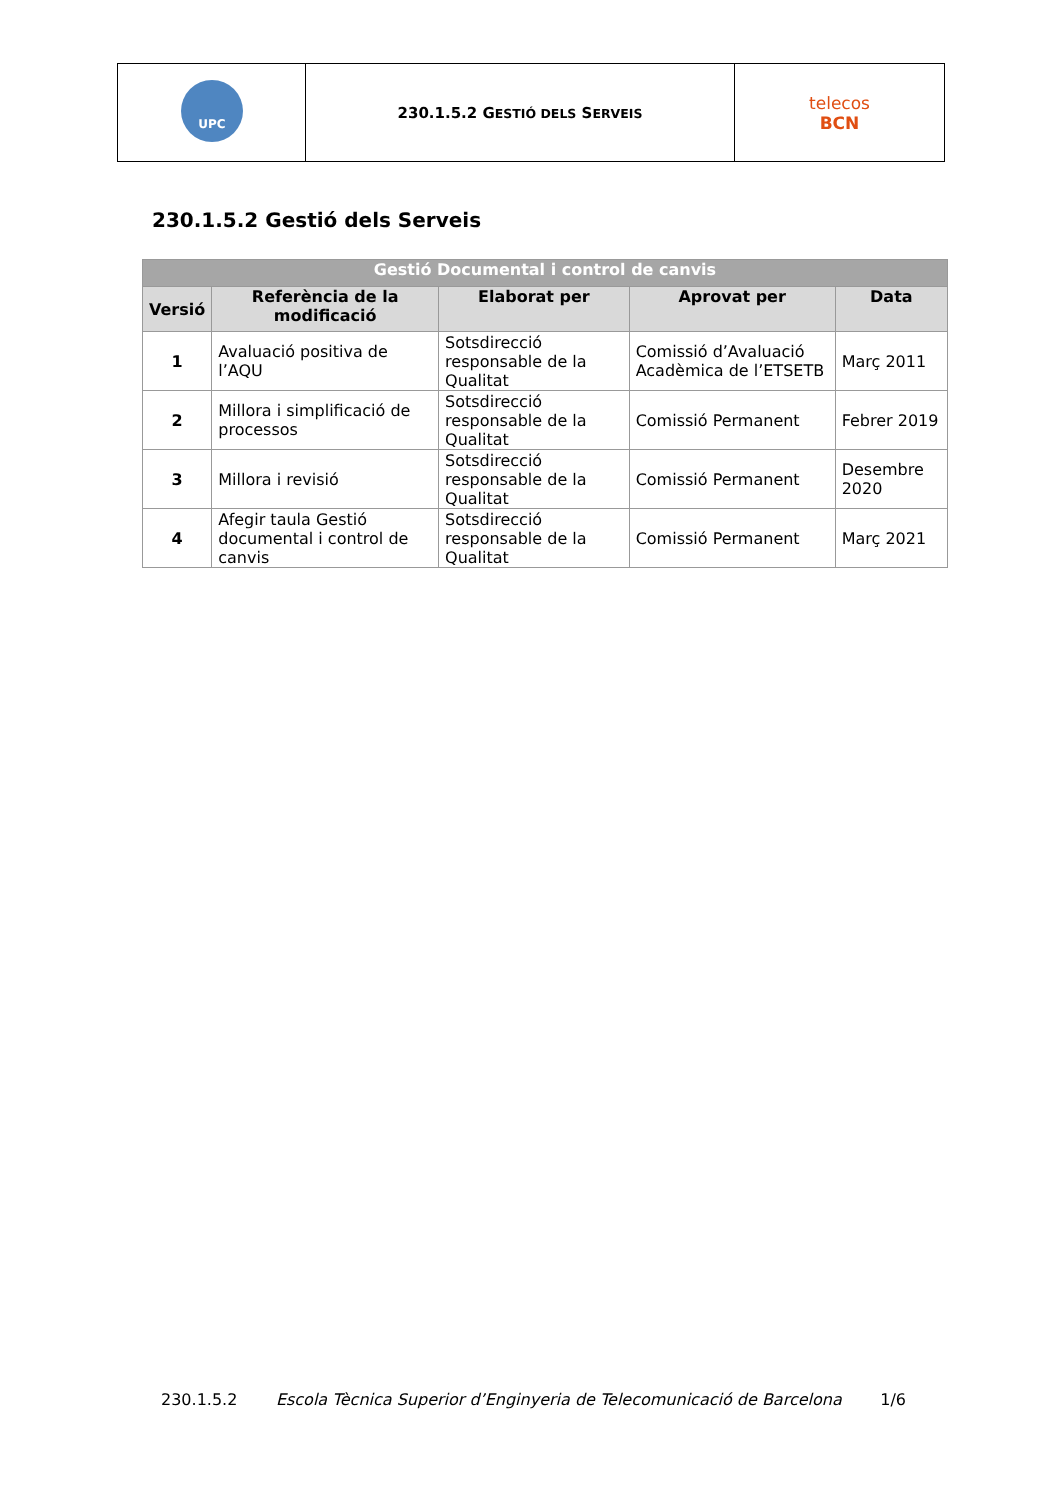| UPC | 230.1.5.2 G ESTIÓ DELS S ERVEIS | telecos BCN |
230.1.5.2 Gestió dels Serveis
| Gestió Documental i control de canvis | | | | |
| --- | --- | --- | --- | --- |
| Versió | Referència de la modificació | Elaborat per | Aprovat per | Data |
| 1 | Avaluació positiva de l’AQU | Sotsdirecció responsable de la Qualitat | Comissió d’Avaluació Acadèmica de l’ETSETB | Març 2011 |
| 2 | Millora i simplificació de processos | Sotsdirecció responsable de la Qualitat | Comissió Permanent | Febrer 2019 |
| 3 | Millora i revisió | Sotsdirecció responsable de la Qualitat | Comissió Permanent | Desembre 2020 |
| 4 | Afegir taula Gestió documental i control de canvis | Sotsdirecció responsable de la Qualitat | Comissió Permanent | Març 2021 |
230.1.5.2 Escola Tècnica Superior d’Enginyeria de Telecomunicació de Barcelona 1/6